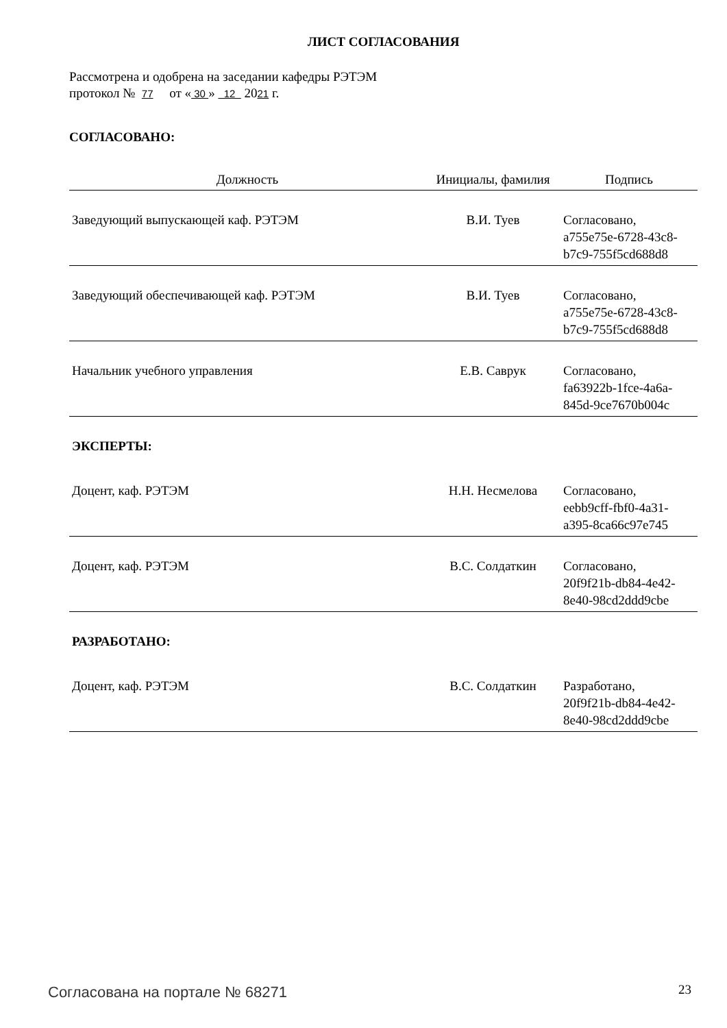ЛИСТ СОГЛАСОВАНИЯ
Рассмотрена и одобрена на заседании кафедры РЭТЭМ
протокол № 77 от « 30 » 12 2021 г.
СОГЛАСОВАНО:
| Должность | Инициалы, фамилия | Подпись |
| --- | --- | --- |
| Заведующий выпускающей каф. РЭТЭМ | В.И. Туев | Согласовано, a755e75e-6728-43c8- b7c9-755f5cd688d8 |
| Заведующий обеспечивающей каф. РЭТЭМ | В.И. Туев | Согласовано, a755e75e-6728-43c8- b7c9-755f5cd688d8 |
| Начальник учебного управления | Е.В. Саврук | Согласовано, fa63922b-1fce-4a6a- 845d-9ce7670b004c |
| ЭКСПЕРТЫ: | | |
| Доцент, каф. РЭТЭМ | Н.Н. Несмелова | Согласовано, eebb9cff-fbf0-4a31- a395-8ca66c97e745 |
| Доцент, каф. РЭТЭМ | В.С. Солдаткин | Согласовано, 20f9f21b-db84-4e42- 8e40-98cd2ddd9cbe |
| РАЗРАБОТАНО: | | |
| Доцент, каф. РЭТЭМ | В.С. Солдаткин | Разработано, 20f9f21b-db84-4e42- 8e40-98cd2ddd9cbe |
Согласована на портале № 68271 23